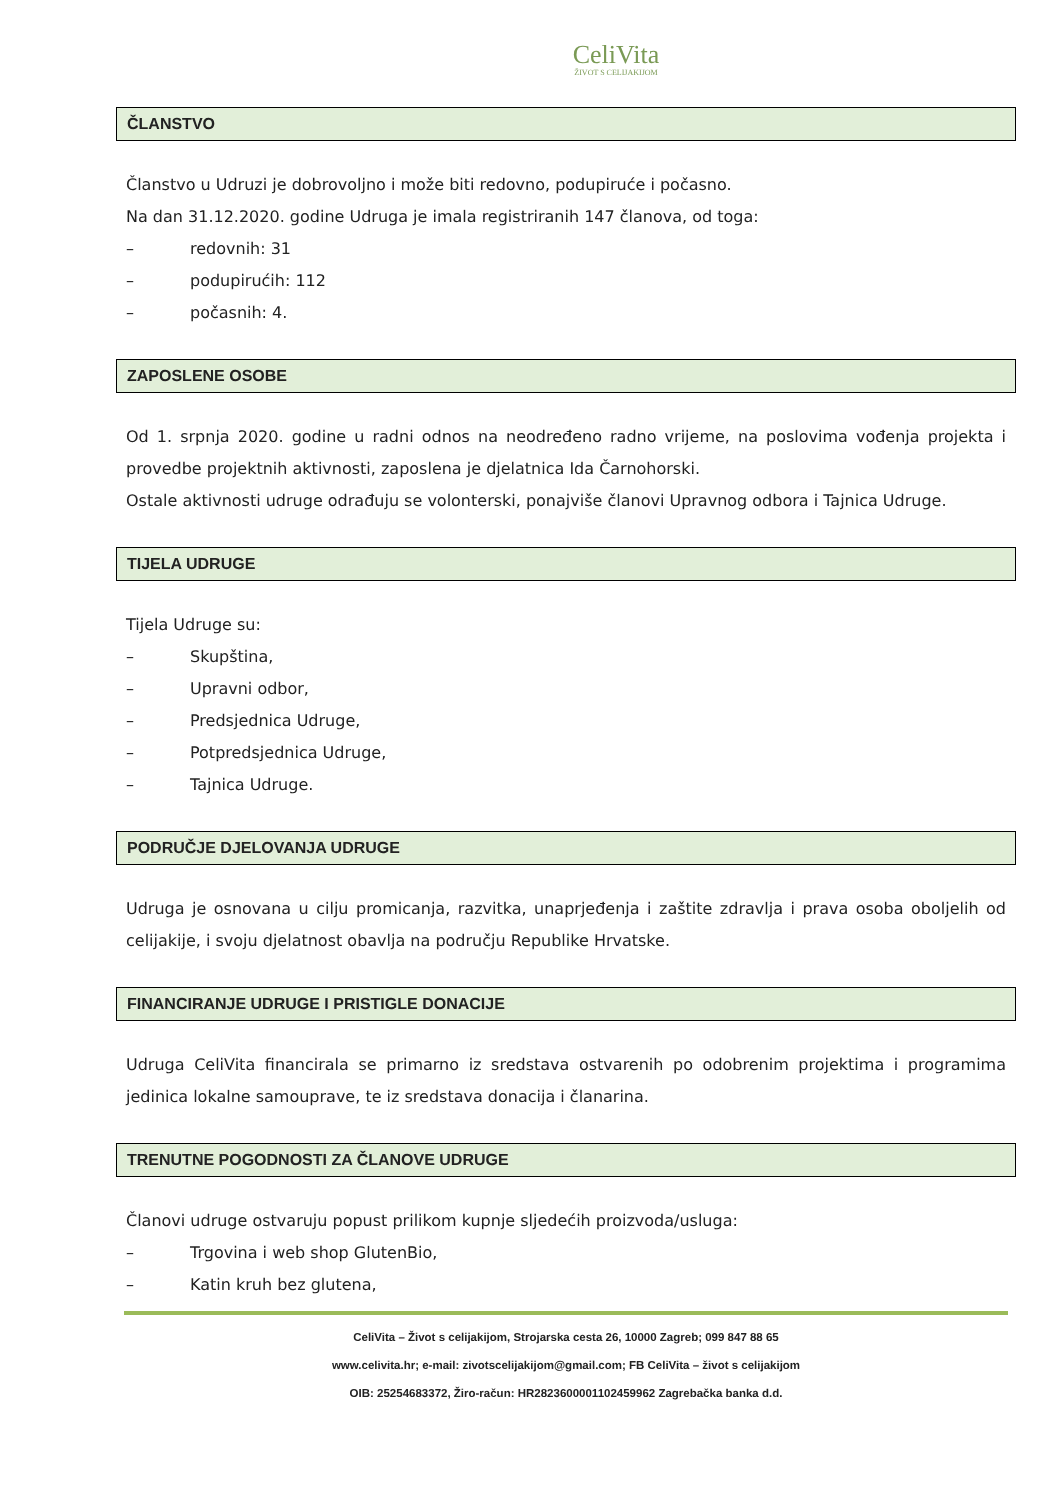CeliVita
ŽIVOT S CELIJAKIJOM
ČLANSTVO
Članstvo u Udruzi je dobrovoljno i može biti redovno, podupiruće i počasno.
Na dan 31.12.2020. godine Udruga je imala registriranih 147 članova, od toga:
– redovnih: 31
– podupirućih: 112
– počasnih: 4.
ZAPOSLENE OSOBE
Od 1. srpnja 2020. godine u radni odnos na neodređeno radno vrijeme, na poslovima vođenja projekta i provedbe projektnih aktivnosti, zaposlena je djelatnica Ida Čarnohorski.
Ostale aktivnosti udruge odrađuju se volonterski, ponajviše članovi Upravnog odbora i Tajnica Udruge.
TIJELA UDRUGE
Tijela Udruge su:
– Skupština,
– Upravni odbor,
– Predsjednica Udruge,
– Potpredsjednica Udruge,
– Tajnica Udruge.
PODRUČJE DJELOVANJA UDRUGE
Udruga je osnovana u cilju promicanja, razvitka, unaprjeđenja i zaštite zdravlja i prava osoba oboljelih od celijakije, i svoju djelatnost obavlja na području Republike Hrvatske.
FINANCIRANJE UDRUGE I PRISTIGLE DONACIJE
Udruga CeliVita financirala se primarno iz sredstava ostvarenih po odobrenim projektima i programima jedinica lokalne samouprave, te iz sredstava donacija i članarina.
TRENUTNE POGODNOSTI ZA ČLANOVE UDRUGE
Članovi udruge ostvaruju popust prilikom kupnje sljedećih proizvoda/usluga:
– Trgovina i web shop GlutenBio,
– Katin kruh bez glutena,
CeliVita – Život s celijakijom, Strojarska cesta 26, 10000 Zagreb; 099 847 88 65
www.celivita.hr; e-mail: zivotscelijakijom@gmail.com; FB CeliVita – život s celijakijom
OIB: 25254683372, Žiro-račun: HR2823600001102459962 Zagrebačka banka d.d.